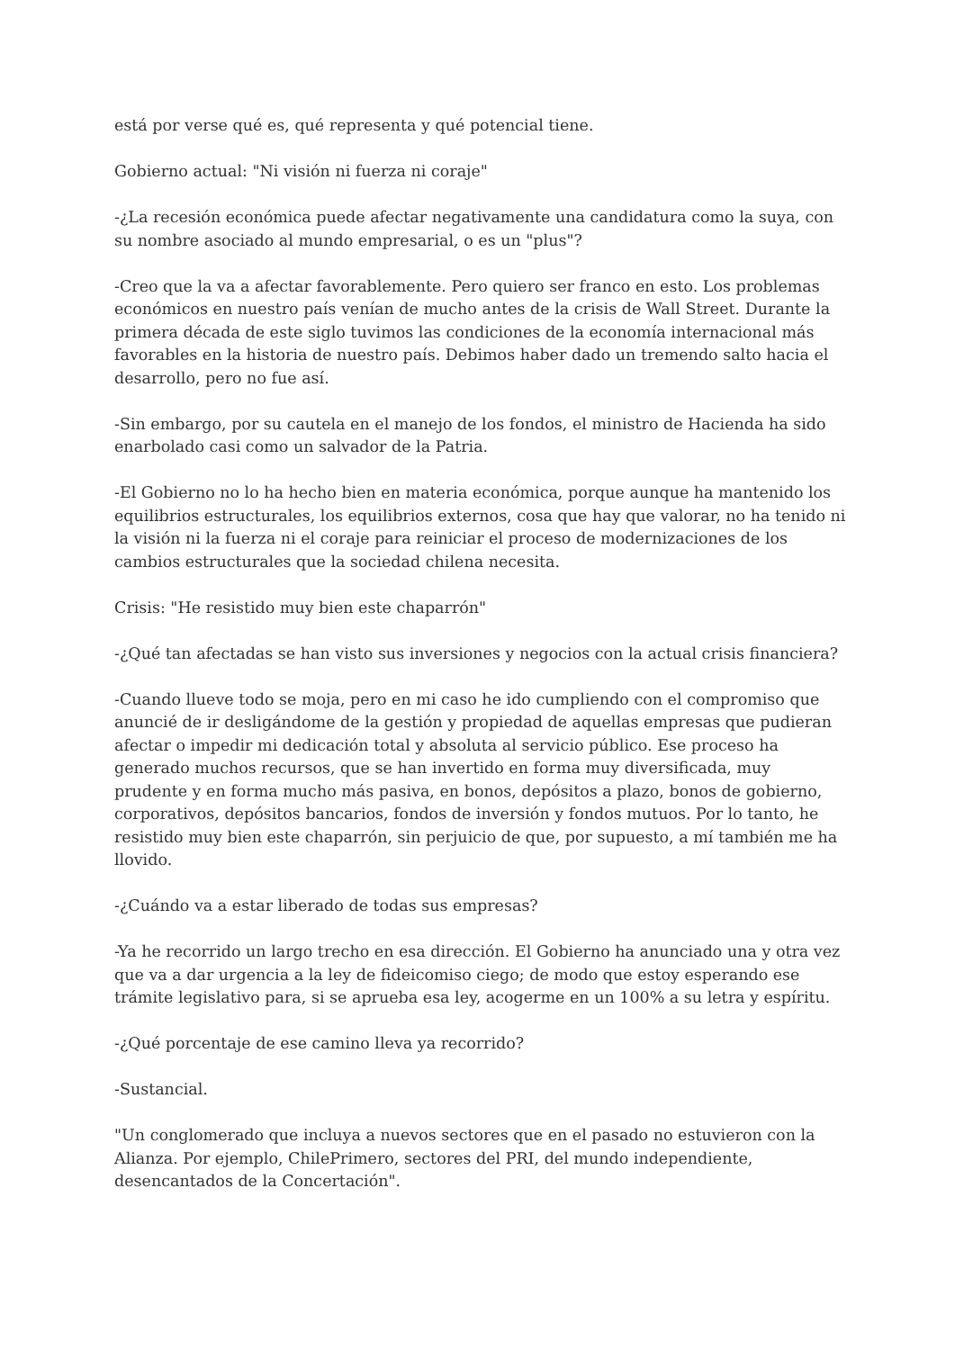está por verse qué es, qué representa y qué potencial tiene.
Gobierno actual: "Ni visión ni fuerza ni coraje"
-¿La recesión económica puede afectar negativamente una candidatura como la suya, con su nombre asociado al mundo empresarial, o es un "plus"?
-Creo que la va a afectar favorablemente. Pero quiero ser franco en esto. Los problemas económicos en nuestro país venían de mucho antes de la crisis de Wall Street. Durante la primera década de este siglo tuvimos las condiciones de la economía internacional más favorables en la historia de nuestro país. Debimos haber dado un tremendo salto hacia el desarrollo, pero no fue así.
-Sin embargo, por su cautela en el manejo de los fondos, el ministro de Hacienda ha sido enarbolado casi como un salvador de la Patria.
-El Gobierno no lo ha hecho bien en materia económica, porque aunque ha mantenido los equilibrios estructurales, los equilibrios externos, cosa que hay que valorar, no ha tenido ni la visión ni la fuerza ni el coraje para reiniciar el proceso de modernizaciones de los cambios estructurales que la sociedad chilena necesita.
Crisis: "He resistido muy bien este chaparrón"
-¿Qué tan afectadas se han visto sus inversiones y negocios con la actual crisis financiera?
-Cuando llueve todo se moja, pero en mi caso he ido cumpliendo con el compromiso que anuncié de ir desligándome de la gestión y propiedad de aquellas empresas que pudieran afectar o impedir mi dedicación total y absoluta al servicio público. Ese proceso ha generado muchos recursos, que se han invertido en forma muy diversificada, muy prudente y en forma mucho más pasiva, en bonos, depósitos a plazo, bonos de gobierno, corporativos, depósitos bancarios, fondos de inversión y fondos mutuos. Por lo tanto, he resistido muy bien este chaparrón, sin perjuicio de que, por supuesto, a mí también me ha llovido.
-¿Cuándo va a estar liberado de todas sus empresas?
-Ya he recorrido un largo trecho en esa dirección. El Gobierno ha anunciado una y otra vez que va a dar urgencia a la ley de fideicomiso ciego; de modo que estoy esperando ese trámite legislativo para, si se aprueba esa ley, acogerme en un 100% a su letra y espíritu.
-¿Qué porcentaje de ese camino lleva ya recorrido?
-Sustancial.
"Un conglomerado que incluya a nuevos sectores que en el pasado no estuvieron con la Alianza. Por ejemplo, ChilePrimero, sectores del PRI, del mundo independiente, desencantados de la Concertación".